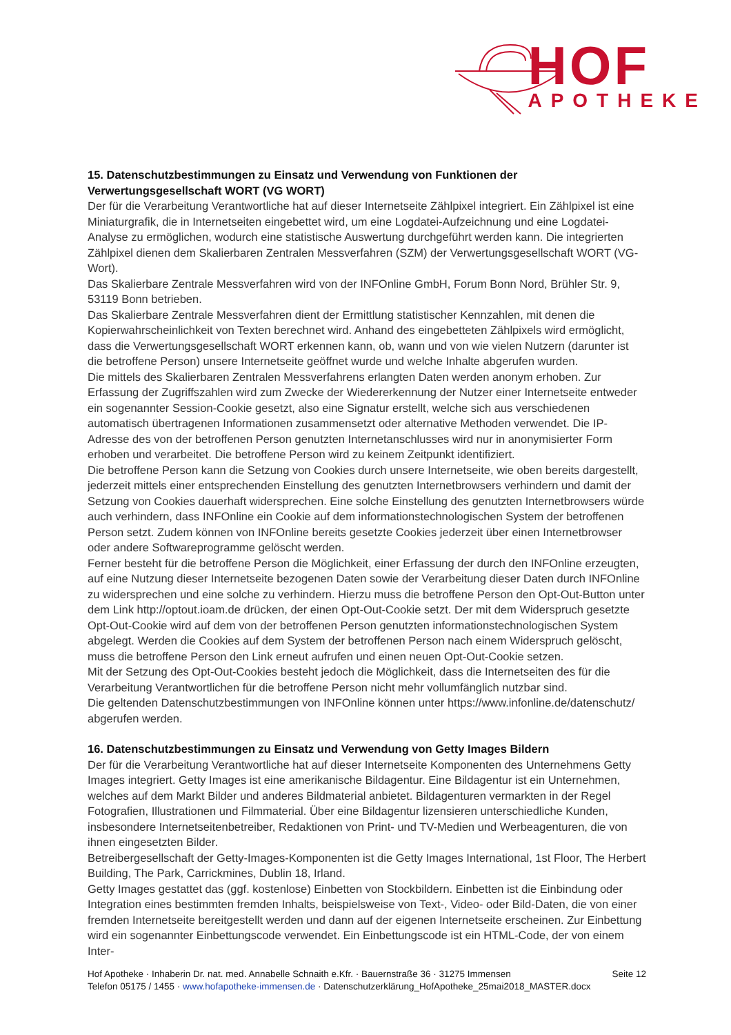HOF
APOTHEKE
15. Datenschutzbestimmungen zu Einsatz und Verwendung von Funktionen der Verwertungsgesellschaft WORT (VG WORT)
Der für die Verarbeitung Verantwortliche hat auf dieser Internetseite Zählpixel integriert. Ein Zählpixel ist eine Miniaturgrafik, die in Internetseiten eingebettet wird, um eine Logdatei-Aufzeichnung und eine Logdatei-Analyse zu ermöglichen, wodurch eine statistische Auswertung durchgeführt werden kann. Die integrierten Zählpixel dienen dem Skalierbaren Zentralen Messverfahren (SZM) der Verwertungsgesellschaft WORT (VG-Wort).
Das Skalierbare Zentrale Messverfahren wird von der INFOnline GmbH, Forum Bonn Nord, Brühler Str. 9, 53119 Bonn betrieben.
Das Skalierbare Zentrale Messverfahren dient der Ermittlung statistischer Kennzahlen, mit denen die Kopierwahrscheinlichkeit von Texten berechnet wird. Anhand des eingebetteten Zählpixels wird ermöglicht, dass die Verwertungsgesellschaft WORT erkennen kann, ob, wann und von wie vielen Nutzern (darunter ist die betroffene Person) unsere Internetseite geöffnet wurde und welche Inhalte abgerufen wurden.
Die mittels des Skalierbaren Zentralen Messverfahrens erlangten Daten werden anonym erhoben. Zur Erfassung der Zugriffszahlen wird zum Zwecke der Wiedererkennung der Nutzer einer Internetseite entweder ein sogenannter Session-Cookie gesetzt, also eine Signatur erstellt, welche sich aus verschiedenen automatisch übertragenen Informationen zusammensetzt oder alternative Methoden verwendet. Die IP-Adresse des von der betroffenen Person genutzten Internetanschlusses wird nur in anonymisierter Form erhoben und verarbeitet. Die betroffene Person wird zu keinem Zeitpunkt identifiziert.
Die betroffene Person kann die Setzung von Cookies durch unsere Internetseite, wie oben bereits dargestellt, jederzeit mittels einer entsprechenden Einstellung des genutzten Internetbrowsers verhindern und damit der Setzung von Cookies dauerhaft widersprechen. Eine solche Einstellung des genutzten Internetbrowsers würde auch verhindern, dass INFOnline ein Cookie auf dem informationstechnologischen System der betroffenen Person setzt. Zudem können von INFOnline bereits gesetzte Cookies jederzeit über einen Internetbrowser oder andere Softwareprogramme gelöscht werden.
Ferner besteht für die betroffene Person die Möglichkeit, einer Erfassung der durch den INFOnline erzeugten, auf eine Nutzung dieser Internetseite bezogenen Daten sowie der Verarbeitung dieser Daten durch INFOnline zu widersprechen und eine solche zu verhindern. Hierzu muss die betroffene Person den Opt-Out-Button unter dem Link http://optout.ioam.de drücken, der einen Opt-Out-Cookie setzt. Der mit dem Widerspruch gesetzte Opt-Out-Cookie wird auf dem von der betroffenen Person genutzten informationstechnologischen System abgelegt. Werden die Cookies auf dem System der betroffenen Person nach einem Widerspruch gelöscht, muss die betroffene Person den Link erneut aufrufen und einen neuen Opt-Out-Cookie setzen.
Mit der Setzung des Opt-Out-Cookies besteht jedoch die Möglichkeit, dass die Internetseiten des für die Verarbeitung Verantwortlichen für die betroffene Person nicht mehr vollumfänglich nutzbar sind.
Die geltenden Datenschutzbestimmungen von INFOnline können unter https://www.infonline.de/datenschutz/ abgerufen werden.
16. Datenschutzbestimmungen zu Einsatz und Verwendung von Getty Images Bildern
Der für die Verarbeitung Verantwortliche hat auf dieser Internetseite Komponenten des Unternehmens Getty Images integriert. Getty Images ist eine amerikanische Bildagentur. Eine Bildagentur ist ein Unternehmen, welches auf dem Markt Bilder und anderes Bildmaterial anbietet. Bildagenturen vermarkten in der Regel Fotografien, Illustrationen und Filmmaterial. Über eine Bildagentur lizensieren unterschiedliche Kunden, insbesondere Internetseitenbetreiber, Redaktionen von Print- und TV-Medien und Werbeagenturen, die von ihnen eingesetzten Bilder.
Betreibergesellschaft der Getty-Images-Komponenten ist die Getty Images International, 1st Floor, The Herbert Building, The Park, Carrickmines, Dublin 18, Irland.
Getty Images gestattet das (ggf. kostenlose) Einbetten von Stockbildern. Einbetten ist die Einbindung oder Integration eines bestimmten fremden Inhalts, beispielsweise von Text-, Video- oder Bild-Daten, die von einer fremden Internetseite bereitgestellt werden und dann auf der eigenen Internetseite erscheinen. Zur Einbettung wird ein sogenannter Einbettungscode verwendet. Ein Einbettungscode ist ein HTML-Code, der von einem Inter-
Seite 12 Hof Apotheke · Inhaberin Dr. nat. med. Annabelle Schnaith e.Kfr. · Bauernstraße 36 · 31275 Immensen
Telefon 05175 / 1455 · www.hofapotheke-immensen.de · Datenschutzerklärung_HofApotheke_25mai2018_MASTER.docx